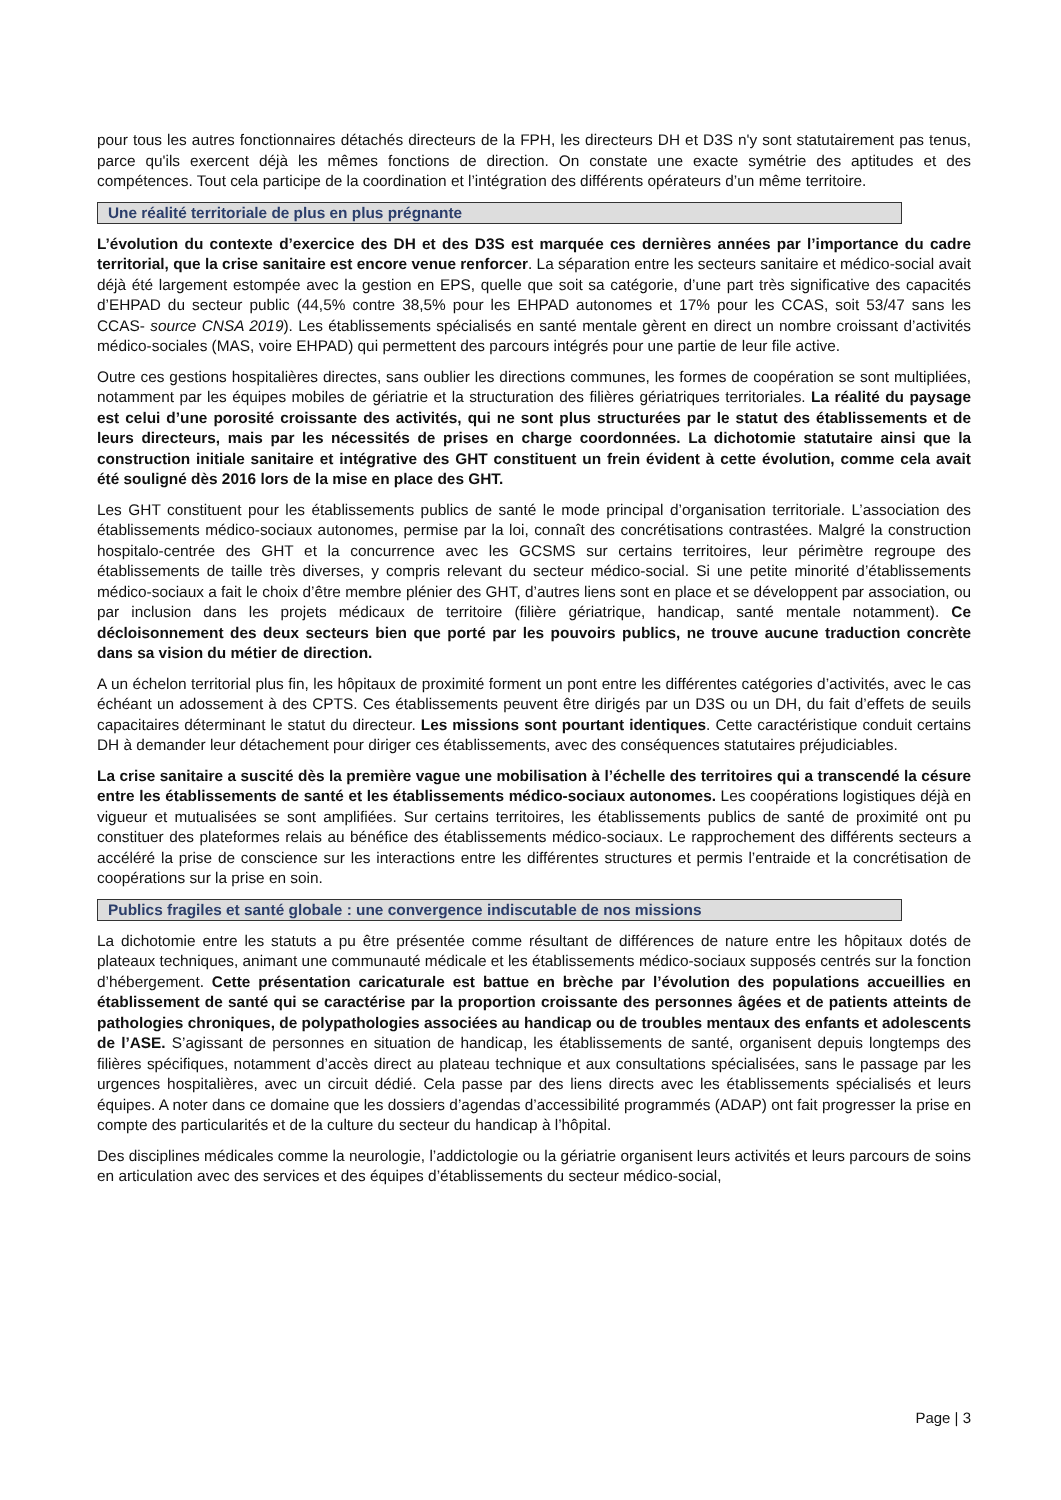pour tous les autres fonctionnaires détachés directeurs de la FPH, les directeurs DH et D3S n'y sont statutairement pas tenus, parce qu'ils exercent déjà les mêmes fonctions de direction. On constate une exacte symétrie des aptitudes et des compétences. Tout cela participe de la coordination et l’intégration des différents opérateurs d’un même territoire.
Une réalité territoriale de plus en plus prégnante
L’évolution du contexte d’exercice des DH et des D3S est marquée ces dernières années par l’importance du cadre territorial, que la crise sanitaire est encore venue renforcer. La séparation entre les secteurs sanitaire et médico-social avait déjà été largement estompée avec la gestion en EPS, quelle que soit sa catégorie, d’une part très significative des capacités d’EHPAD du secteur public (44,5% contre 38,5% pour les EHPAD autonomes et 17% pour les CCAS, soit 53/47 sans les CCAS- source CNSA 2019). Les établissements spécialisés en santé mentale gèrent en direct un nombre croissant d’activités médico-sociales (MAS, voire EHPAD) qui permettent des parcours intégrés pour une partie de leur file active.
Outre ces gestions hospitalières directes, sans oublier les directions communes, les formes de coopération se sont multipliées, notamment par les équipes mobiles de gériatrie et la structuration des filières gériatriques territoriales. La réalité du paysage est celui d’une porosité croissante des activités, qui ne sont plus structurées par le statut des établissements et de leurs directeurs, mais par les nécessités de prises en charge coordonnées. La dichotomie statutaire ainsi que la construction initiale sanitaire et intégrative des GHT constituent un frein évident à cette évolution, comme cela avait été souligné dès 2016 lors de la mise en place des GHT.
Les GHT constituent pour les établissements publics de santé le mode principal d’organisation territoriale. L’association des établissements médico-sociaux autonomes, permise par la loi, connaît des concrétisations contrastées. Malgré la construction hospitalo-centrée des GHT et la concurrence avec les GCSMS sur certains territoires, leur périmètre regroupe des établissements de taille très diverses, y compris relevant du secteur médico-social. Si une petite minorité d’établissements médico-sociaux a fait le choix d’être membre plénier des GHT, d’autres liens sont en place et se développent par association, ou par inclusion dans les projets médicaux de territoire (filière gériatrique, handicap, santé mentale notamment). Ce décloisonnement des deux secteurs bien que porté par les pouvoirs publics, ne trouve aucune traduction concrète dans sa vision du métier de direction.
A un échelon territorial plus fin, les hôpitaux de proximité forment un pont entre les différentes catégories d’activités, avec le cas échéant un adossement à des CPTS. Ces établissements peuvent être dirigés par un D3S ou un DH, du fait d’effets de seuils capacitaires déterminant le statut du directeur. Les missions sont pourtant identiques. Cette caractéristique conduit certains DH à demander leur détachement pour diriger ces établissements, avec des conséquences statutaires préjudiciables.
La crise sanitaire a suscité dès la première vague une mobilisation à l’échelle des territoires qui a transcendé la césure entre les établissements de santé et les établissements médico-sociaux autonomes. Les coopérations logistiques déjà en vigueur et mutualisées se sont amplifiées. Sur certains territoires, les établissements publics de santé de proximité ont pu constituer des plateformes relais au bénéfice des établissements médico-sociaux. Le rapprochement des différents secteurs a accéléré la prise de conscience sur les interactions entre les différentes structures et permis l’entraide et la concrétisation de coopérations sur la prise en soin.
Publics fragiles et santé globale : une convergence indiscutable de nos missions
La dichotomie entre les statuts a pu être présentée comme résultant de différences de nature entre les hôpitaux dotés de plateaux techniques, animant une communauté médicale et les établissements médico-sociaux supposés centrés sur la fonction d’hébergement. Cette présentation caricaturale est battue en brèche par l’évolution des populations accueillies en établissement de santé qui se caractérise par la proportion croissante des personnes âgées et de patients atteints de pathologies chroniques, de polypathologies associées au handicap ou de troubles mentaux des enfants et adolescents de l’ASE. S’agissant de personnes en situation de handicap, les établissements de santé, organisent depuis longtemps des filières spécifiques, notamment d’accès direct au plateau technique et aux consultations spécialisées, sans le passage par les urgences hospitalières, avec un circuit dédié. Cela passe par des liens directs avec les établissements spécialisés et leurs équipes. A noter dans ce domaine que les dossiers d’agendas d’accessibilité programmés (ADAP) ont fait progresser la prise en compte des particularités et de la culture du secteur du handicap à l’hôpital.
Des disciplines médicales comme la neurologie, l’addictologie ou la gériatrie organisent leurs activités et leurs parcours de soins en articulation avec des services et des équipes d’établissements du secteur médico-social,
Page | 3